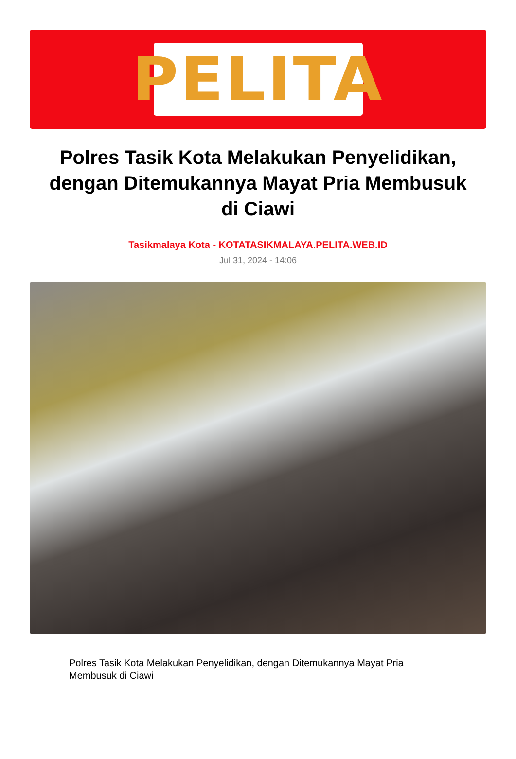PELITA
Polres Tasik Kota Melakukan Penyelidikan, dengan Ditemukannya Mayat Pria Membusuk di Ciawi
Tasikmalaya Kota - KOTATASIKMALAYA.PELITA.WEB.ID
Jul 31, 2024 - 14:06
Polres Tasik Kota Melakukan Penyelidikan, dengan Ditemukannya Mayat Pria Membusuk di Ciawi